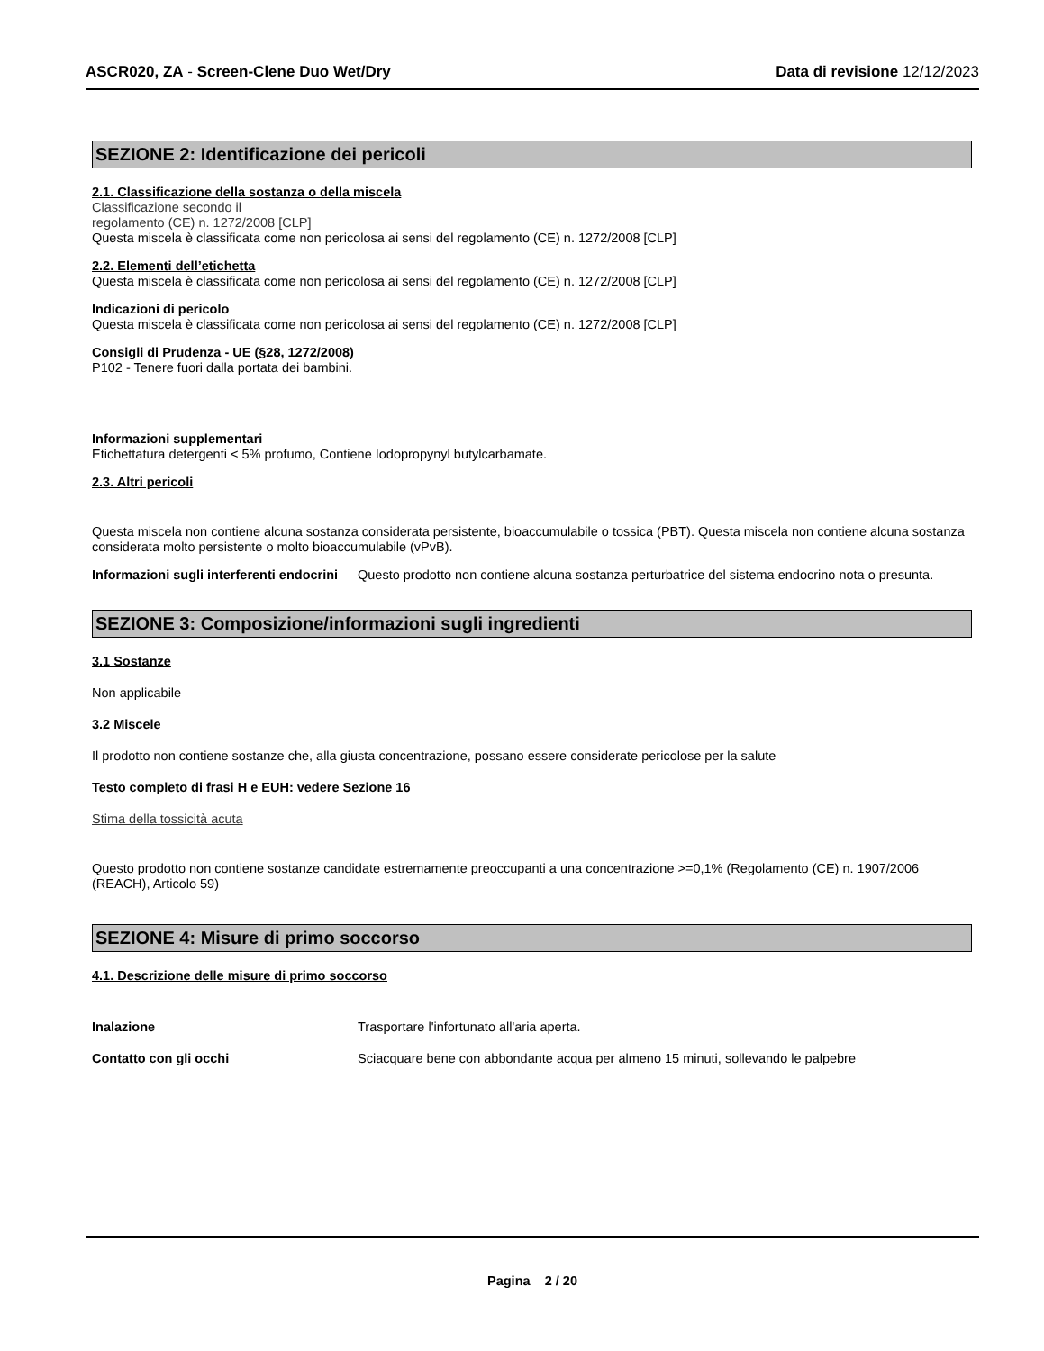ASCR020, ZA - Screen-Clene Duo Wet/Dry Data di revisione 12/12/2023
SEZIONE 2: Identificazione dei pericoli
2.1. Classificazione della sostanza o della miscela
Classificazione secondo il
regolamento (CE) n. 1272/2008 [CLP]
Questa miscela è classificata come non pericolosa ai sensi del regolamento (CE) n. 1272/2008 [CLP]
2.2. Elementi dell’etichetta
Questa miscela è classificata come non pericolosa ai sensi del regolamento (CE) n. 1272/2008 [CLP]
Indicazioni di pericolo
Questa miscela è classificata come non pericolosa ai sensi del regolamento (CE) n. 1272/2008 [CLP]
Consigli di Prudenza - UE (§28, 1272/2008)
P102 - Tenere fuori dalla portata dei bambini.
Informazioni supplementari
Etichettatura detergenti < 5% profumo, Contiene Iodopropynyl butylcarbamate.
2.3. Altri pericoli
Questa miscela non contiene alcuna sostanza considerata persistente, bioaccumulabile o tossica (PBT). Questa miscela non contiene alcuna sostanza considerata molto persistente o molto bioaccumulabile (vPvB).
Informazioni sugli interferenti endocrini
Questo prodotto non contiene alcuna sostanza perturbatrice del sistema endocrino nota o presunta.
SEZIONE 3: Composizione/informazioni sugli ingredienti
3.1 Sostanze
Non applicabile
3.2 Miscele
Il prodotto non contiene sostanze che, alla giusta concentrazione, possano essere considerate pericolose per la salute
Testo completo di frasi H e EUH: vedere Sezione 16
Stima della tossicità acuta
Questo prodotto non contiene sostanze candidate estremamente preoccupanti a una concentrazione >=0,1% (Regolamento (CE) n. 1907/2006 (REACH), Articolo 59)
SEZIONE 4: Misure di primo soccorso
4.1. Descrizione delle misure di primo soccorso
Inalazione Trasportare l'infortunato all'aria aperta.
Contatto con gli occhi Sciacquare bene con abbondante acqua per almeno 15 minuti, sollevando le palpebre
Pagina 2 / 20